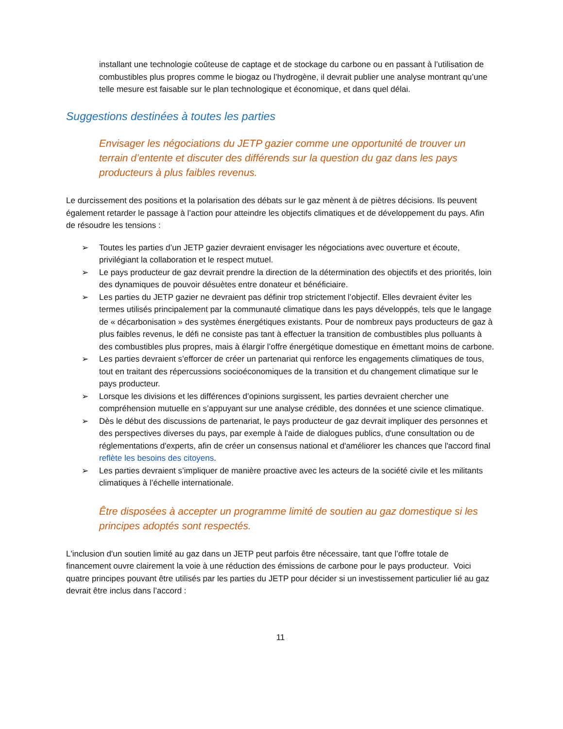installant une technologie coûteuse de captage et de stockage du carbone ou en passant à l’utilisation de combustibles plus propres comme le biogaz ou l’hydrogène, il devrait publier une analyse montrant qu’une telle mesure est faisable sur le plan technologique et économique, et dans quel délai.
Suggestions destinées à toutes les parties
Envisager les négociations du JETP gazier comme une opportunité de trouver un terrain d’entente et discuter des différends sur la question du gaz dans les pays producteurs à plus faibles revenus.
Le durcissement des positions et la polarisation des débats sur le gaz mènent à de piètres décisions. Ils peuvent également retarder le passage à l’action pour atteindre les objectifs climatiques et de développement du pays. Afin de résoudre les tensions :
➢ Toutes les parties d’un JETP gazier devraient envisager les négociations avec ouverture et écoute, privilégiant la collaboration et le respect mutuel.
➢ Le pays producteur de gaz devrait prendre la direction de la détermination des objectifs et des priorités, loin des dynamiques de pouvoir désuètes entre donateur et bénéficiaire.
➢ Les parties du JETP gazier ne devraient pas définir trop strictement l’objectif. Elles devraient éviter les termes utilisés principalement par la communauté climatique dans les pays développés, tels que le langage de « décarbonisation » des systèmes énergétiques existants. Pour de nombreux pays producteurs de gaz à plus faibles revenus, le défi ne consiste pas tant à effectuer la transition de combustibles plus polluants à des combustibles plus propres, mais à élargir l’offre énergétique domestique en émettant moins de carbone.
➢ Les parties devraient s’efforcer de créer un partenariat qui renforce les engagements climatiques de tous, tout en traitant des répercussions socioéconomiques de la transition et du changement climatique sur le pays producteur.
➢ Lorsque les divisions et les différences d’opinions surgissent, les parties devraient chercher une compréhension mutuelle en s’appuyant sur une analyse crédible, des données et une science climatique.
➢ Dès le début des discussions de partenariat, le pays producteur de gaz devrait impliquer des personnes et des perspectives diverses du pays, par exemple à l'aide de dialogues publics, d'une consultation ou de réglementations d'experts, afin de créer un consensus national et d'améliorer les chances que l'accord final reflète les besoins des citoyens.
➢ Les parties devraient s’impliquer de manière proactive avec les acteurs de la société civile et les militants climatiques à l’échelle internationale.
Être disposées à accepter un programme limité de soutien au gaz domestique si les principes adoptés sont respectés.
L'inclusion d'un soutien limité au gaz dans un JETP peut parfois être nécessaire, tant que l’offre totale de financement ouvre clairement la voie à une réduction des émissions de carbone pour le pays producteur. Voici quatre principes pouvant être utilisés par les parties du JETP pour décider si un investissement particulier lié au gaz devrait être inclus dans l’accord :
11